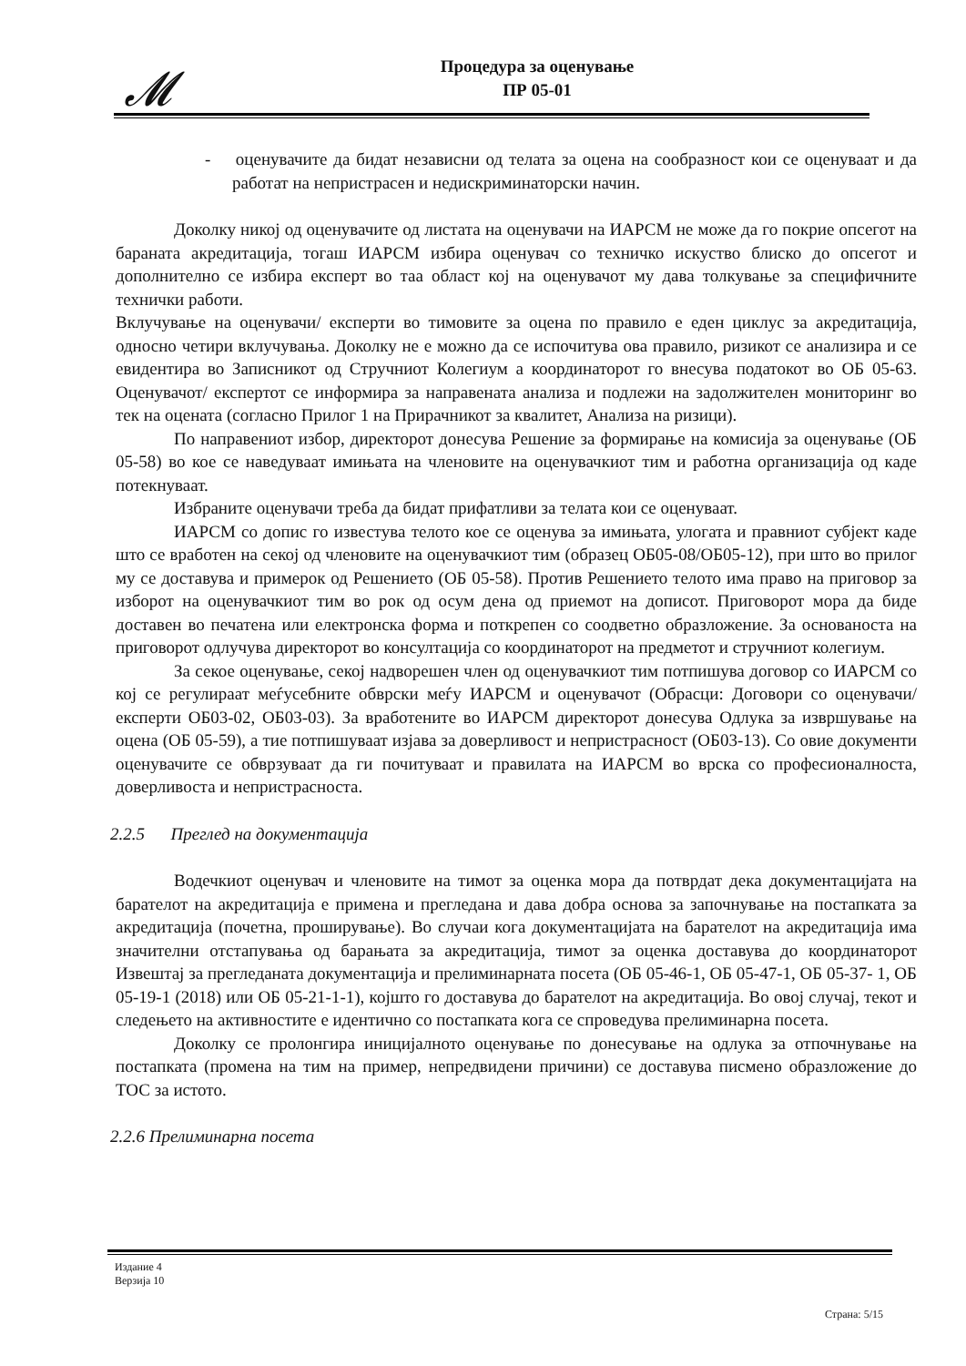𝓜
Процедура за оценување
ПР 05-01
- оценувачите да бидат независни од телата за оцена на сообразност кои се оценуваат и да работат на непристрасен и недискриминаторски начин.
Доколку никој од оценувачите од листата на оценувачи на ИАРСМ не може да го покрие опсегот на бараната акредитација, тогаш ИАРСМ избира оценувач со техничко искуство блиско до опсегот и дополнително се избира експерт во таа област кој на оценувачот му дава толкување за специфичните технички работи.
Вклучување на оценувачи/ експерти во тимовите за оцена по правило е еден циклус за акредитација, односно четири вклучувања. Доколку не е можно да се испочитува ова правило, ризикот се анализира и се евидентира во Записникот од Стручниот Колегиум а координаторот го внесува податокот во ОБ 05-63. Оценувачот/ експертот се информира за направената анализа и подлежи на задолжителен мониторинг во тек на оцената (согласно Прилог 1 на Прирачникот за квалитет, Анализа на ризици).
По направениот избор, директорот донесува Решение за формирање на комисија за оценување (ОБ 05-58) во кое се наведуваат имињата на членовите на оценувачкиот тим и работна организација од каде потекнуваат.
Избраните оценувачи треба да бидат прифатливи за телата кои се оценуваат.
ИАРСМ со допис го известува телото кое се оценува за имињата, улогата и правниот субјект каде што се вработен на секој од членовите на оценувачкиот тим (образец ОБ05-08/ОБ05-12), при што во прилог му се доставува и примерок од Решението (ОБ 05-58). Против Решението телото има право на приговор за изборот на оценувачкиот тим во рок од осум дена од приемот на дописот. Приговорот мора да биде доставен во печатена или електронска форма и поткрепен со соодветно образложение. За основаноста на приговорот одлучува директорот во консултација со координаторот на предметот и стручниот колегиум.
За секое оценување, секој надворешен член од оценувачкиот тим потпишува договор со ИАРСМ со кој се регулираат меѓусебните обврски меѓу ИАРСМ и оценувачот (Обрасци: Договори со оценувачи/експерти ОБ03-02, ОБ03-03). За вработените во ИАРСМ директорот донесува Одлука за извршување на оцена (ОБ 05-59), а тие потпишуваат изјава за доверливост и непристрасност (ОБ03-13). Со овие документи оценувачите се обврзуваат да ги почитуваат и правилата на ИАРСМ во врска со професионалноста, доверливоста и непристрасноста.
2.2.5 Преглед на документација
Водечкиот оценувач и членовите на тимот за оценка мора да потврдат дека документацијата на барателот на акредитација е примена и прегледана и дава добра основа за започнување на постапката за акредитација (почетна, проширување). Во случаи кога документацијата на барателот на акредитација има значителни отстапувања од барањата за акредитација, тимот за оценка доставува до координаторот Извештај за прегледаната документација и прелиминарната посета (ОБ 05-46-1, ОБ 05-47-1, ОБ 05-37- 1, ОБ 05-19-1 (2018) или ОБ 05-21-1-1), којшто го доставува до барателот на акредитација. Во овој случај, текот и следењето на активностите е идентично со постапката кога се спроведува прелиминарна посета.
Доколку се пролонгира иницијалното оценување по донесување на одлука за отпочнување на постапката (промена на тим на пример, непредвидени причини) се доставува писмено образложение до ТОС за истото.
2.2.6 Прелиминарна посета
Издание 4
Верзија 10
Страна: 5/15